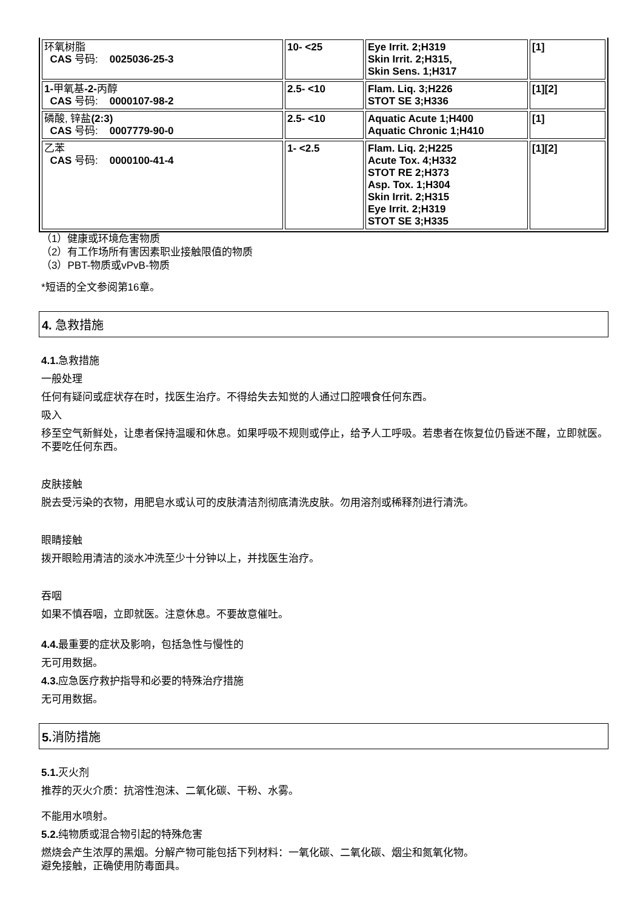| 环氧树脂 CAS 号码: 0025036-25-3 | 10- <25 | Eye Irrit. 2;H319 Skin Irrit. 2;H315, Skin Sens. 1;H317 | [1] |
| 1- 甲氧基 -2- 丙醇 CAS 号码: 0000107-98-2 | 2.5- <10 | Flam. Liq. 3;H226 STOT SE 3;H336 | [1][2] |
| 磷酸, 锌盐 (2:3) CAS 号码: 0007779-90-0 | 2.5- <10 | Aquatic Acute 1;H400 Aquatic Chronic 1;H410 | [1] |
| 乙苯 CAS 号码: 0000100-41-4 | 1- <2.5 | Flam. Liq. 2;H225 Acute Tox. 4;H332 STOT RE 2;H373 Asp. Tox. 1;H304 Skin Irrit. 2;H315 Eye Irrit. 2;H319 STOT SE 3;H335 | [1][2] |
（1）健康或环境危害物质
（2）有工作场所有害因素职业接触限值的物质
（3）PBT-物质或vPvB-物质
*短语的全文参阅第16章。
4. 急救措施
4.1. 急救措施
一般处理
任何有疑问或症状存在时，找医生治疗。不得给失去知觉的人通过口腔喂食任何东西。
吸入
移至空气新鲜处，让患者保持温暖和休息。如果呼吸不规则或停止，给予人工呼吸。若患者在恢复位仍昏迷不醒，立即就医。不要吃任何东西。
皮肤接触
脱去受污染的衣物，用肥皂水或认可的皮肤清洁剂彻底清洗皮肤。勿用溶剂或稀释剂进行清洗。
眼睛接触
拨开眼睑用清洁的淡水冲洗至少十分钟以上，并找医生治疗。
吞咽
如果不慎吞咽，立即就医。注意休息。不要故意催吐。
4.4. 最重要的症状及影响，包括急性与慢性的
无可用数据。
4.3. 应急医疗救护指导和必要的特殊治疗措施
无可用数据。
5. 消防措施
5.1. 灭火剂
推荐的灭火介质：抗溶性泡沫、二氧化碳、干粉、水雾。
不能用水喷射。
5.2. 纯物质或混合物引起的特殊危害
燃烧会产生浓厚的黑烟。分解产物可能包括下列材料：一氧化碳、二氧化碳、烟尘和氮氧化物。
避免接触，正确使用防毒面具。